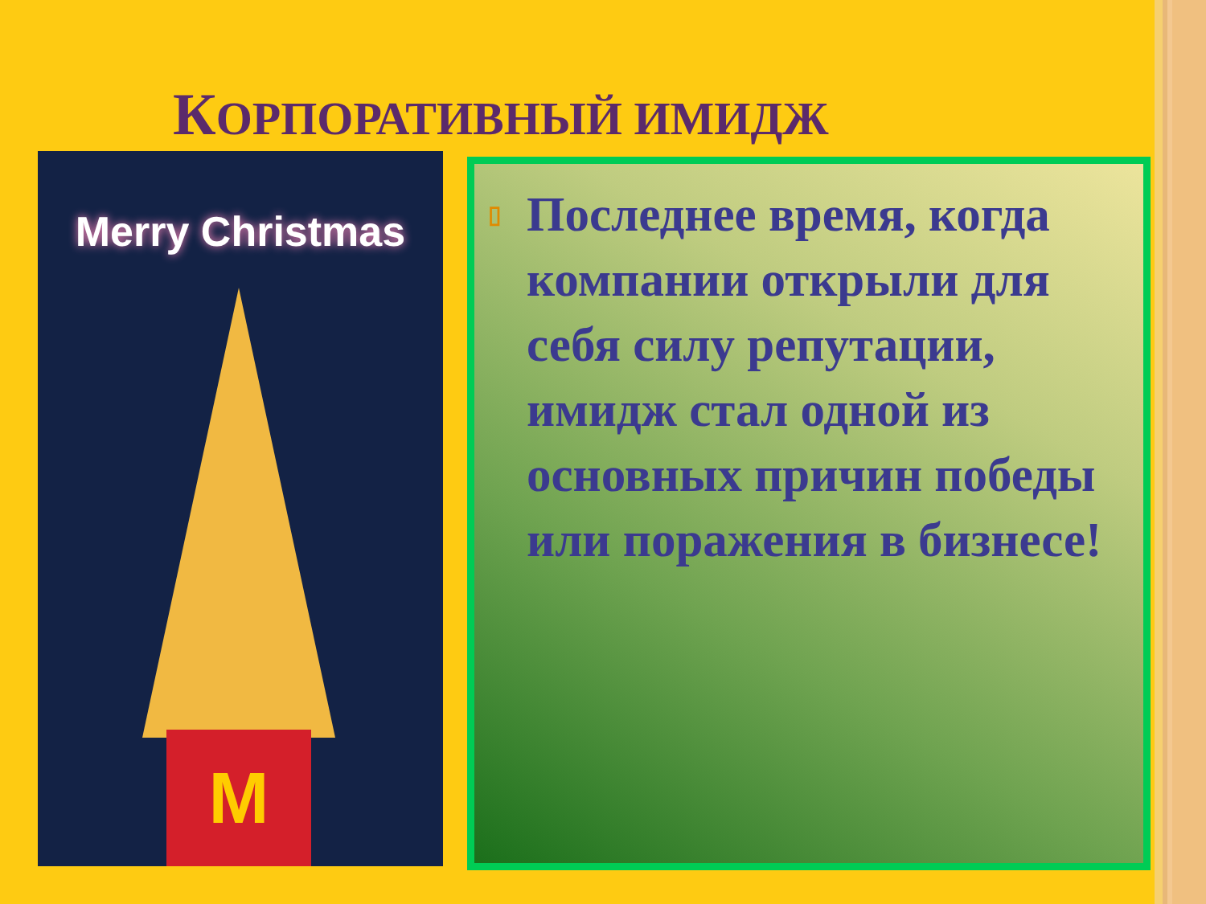КОРПОРАТИВНЫЙ ИМИДЖ
Merry Christmas
M
▯ Последнее время, когда компании открыли для себя силу репутации, имидж стал одной из основных причин победы или поражения в бизнесе!